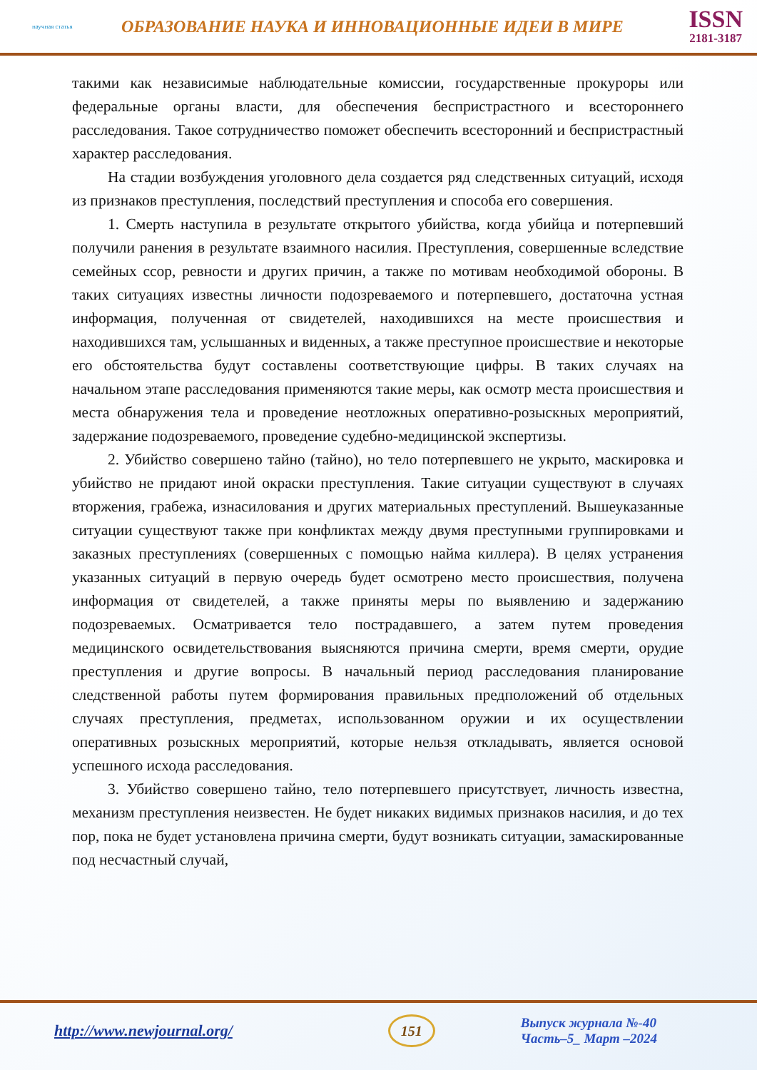научная статья
ОБРАЗОВАНИЕ НАУКА И ИННОВАЦИОННЫЕ ИДЕИ В МИРЕ
ISSN
2181-3187
такими как независимые наблюдательные комиссии, государственные прокуроры или федеральные органы власти, для обеспечения беспристрастного и всестороннего расследования. Такое сотрудничество поможет обеспечить всесторонний и беспристрастный характер расследования.
На стадии возбуждения уголовного дела создается ряд следственных ситуаций, исходя из признаков преступления, последствий преступления и способа его совершения.
1. Смерть наступила в результате открытого убийства, когда убийца и потерпевший получили ранения в результате взаимного насилия. Преступления, совершенные вследствие семейных ссор, ревности и других причин, а также по мотивам необходимой обороны. В таких ситуациях известны личности подозреваемого и потерпевшего, достаточна устная информация, полученная от свидетелей, находившихся на месте происшествия и находившихся там, услышанных и виденных, а также преступное происшествие и некоторые его обстоятельства будут составлены соответствующие цифры. В таких случаях на начальном этапе расследования применяются такие меры, как осмотр места происшествия и места обнаружения тела и проведение неотложных оперативно-розыскных мероприятий, задержание подозреваемого, проведение судебно-медицинской экспертизы.
2. Убийство совершено тайно (тайно), но тело потерпевшего не укрыто, маскировка и убийство не придают иной окраски преступления. Такие ситуации существуют в случаях вторжения, грабежа, изнасилования и других материальных преступлений. Вышеуказанные ситуации существуют также при конфликтах между двумя преступными группировками и заказных преступлениях (совершенных с помощью найма киллера). В целях устранения указанных ситуаций в первую очередь будет осмотрено место происшествия, получена информация от свидетелей, а также приняты меры по выявлению и задержанию подозреваемых. Осматривается тело пострадавшего, а затем путем проведения медицинского освидетельствования выясняются причина смерти, время смерти, орудие преступления и другие вопросы. В начальный период расследования планирование следственной работы путем формирования правильных предположений об отдельных случаях преступления, предметах, использованном оружии и их осуществлении оперативных розыскных мероприятий, которые нельзя откладывать, является основой успешного исхода расследования.
3. Убийство совершено тайно, тело потерпевшего присутствует, личность известна, механизм преступления неизвестен. Не будет никаких видимых признаков насилия, и до тех пор, пока не будет установлена причина смерти, будут возникать ситуации, замаскированные под несчастный случай,
http://www.newjournal.org/
151
Выпуск журнала №-40
Часть–5_ Март –2024